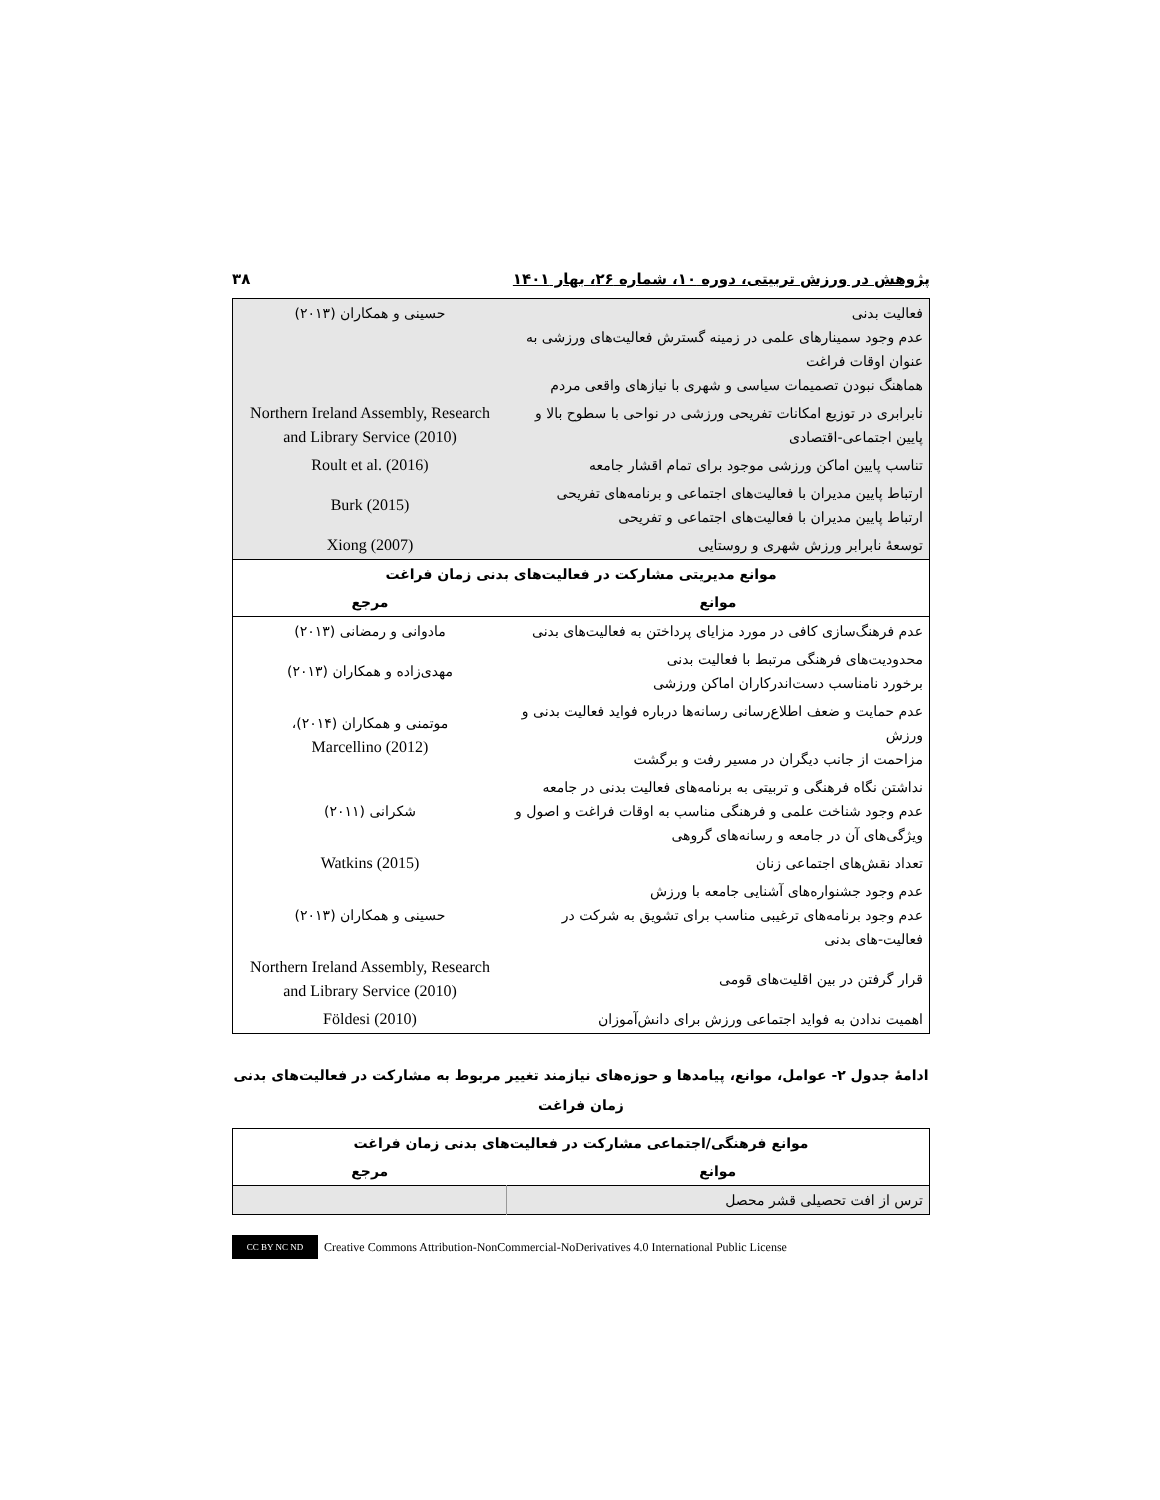پژوهش در ورزش تربیتی، دوره ۱۰، شماره ۲۶، بهار ۱۴۰۱ ۳۸
| فعالیت بدنی عدم وجود سمینارهای علمی در زمینه گسترش فعالیت‌های ورزشی به عنوان اوقات فراغت هماهنگ نبودن تصمیمات سیاسی و شهری با نیازهای واقعی مردم | حسینی و همکاران (۲۰۱۳) |
| نابرابری در توزیع امکانات تفریحی ورزشی در نواحی با سطوح بالا و پایین اجتماعی-اقتصادی | Northern Ireland Assembly, Research and Library Service (2010) |
| تناسب پایین اماکن ورزشی موجود برای تمام اقشار جامعه | Roult et al. (2016) |
| ارتباط پایین مدیران با فعالیت‌های اجتماعی و برنامه‌های تفریحی ارتباط پایین مدیران با فعالیت‌های اجتماعی و تفریحی | Burk (2015) |
| توسعهٔ نابرابر ورزش شهری و روستایی | Xiong (2007) |
| موانع مدیریتی مشارکت در فعالیت‌های بدنی زمان فراغت | |
| موانع | مرجع |
| عدم فرهنگ‌سازی کافی در مورد مزایای پرداختن به فعالیت‌های بدنی | مادوانی و رمضانی (۲۰۱۳) |
| محدودیت‌های فرهنگی مرتبط با فعالیت بدنی برخورد نامناسب دست‌اندرکاران اماکن ورزشی | مهدی‌زاده و همکاران (۲۰۱۳) |
| عدم حمایت و ضعف اطلاع‌رسانی رسانه‌ها درباره فواید فعالیت بدنی و ورزش مزاحمت از جانب دیگران در مسیر رفت و برگشت | موتمنی و همکاران (۲۰۱۴)، Marcellino (2012) |
| نداشتن نگاه فرهنگی و تربیتی به برنامه‌های فعالیت بدنی در جامعه عدم وجود شناخت علمی و فرهنگی مناسب به اوقات فراغت و اصول و ویژگی‌های آن در جامعه و رسانه‌های گروهی | شکرانی (۲۰۱۱) |
| تعداد نقش‌های اجتماعی زنان | Watkins (2015) |
| عدم وجود جشنواره‌های آشنایی جامعه با ورزش عدم وجود برنامه‌های ترغیبی مناسب برای تشویق به شرکت در فعالیت-های بدنی | حسینی و همکاران (۲۰۱۳) |
| قرار گرفتن در بین اقلیت‌های قومی | Northern Ireland Assembly, Research and Library Service (2010) |
| اهمیت ندادن به فواید اجتماعی ورزش برای دانش‌آموزان | Földesi (2010) |
ادامهٔ جدول ۲- عوامل، موانع، پیامدها و حوزه‌های نیازمند تغییر مربوط به مشارکت در فعالیت‌های بدنی
زمان فراغت
| موانع فرهنگی/اجتماعی مشارکت در فعالیت‌های بدنی زمان فراغت | |
| --- | --- |
| موانع | مرجع |
| ترس از افت تحصیلی قشر محصل | |
CC BY NC ND Creative Commons Attribution-NonCommercial-NoDerivatives 4.0 International Public License